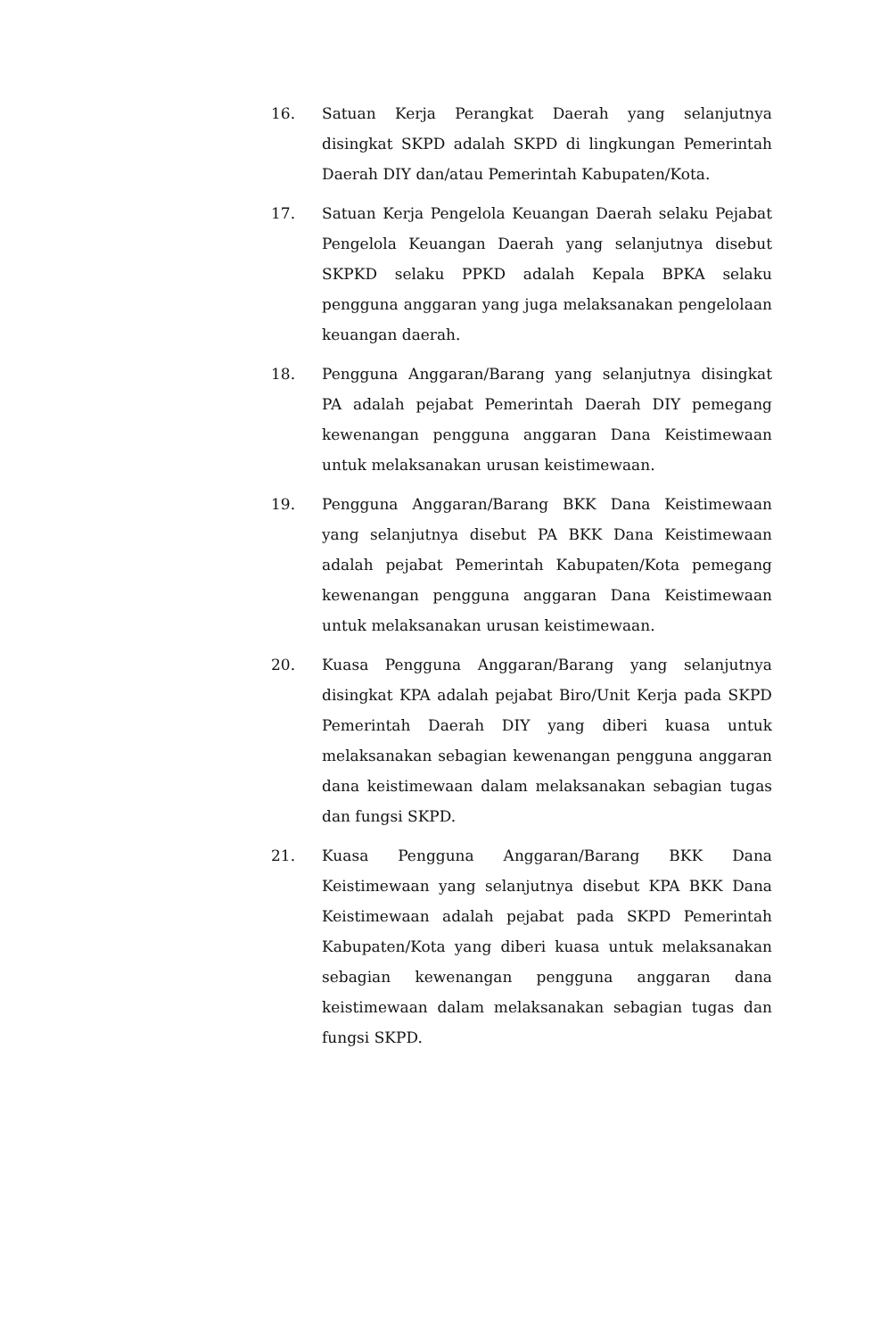16. Satuan Kerja Perangkat Daerah yang selanjutnya disingkat SKPD adalah SKPD di lingkungan Pemerintah Daerah DIY dan/atau Pemerintah Kabupaten/Kota.
17. Satuan Kerja Pengelola Keuangan Daerah selaku Pejabat Pengelola Keuangan Daerah yang selanjutnya disebut SKPKD selaku PPKD adalah Kepala BPKA selaku pengguna anggaran yang juga melaksanakan pengelolaan keuangan daerah.
18. Pengguna Anggaran/Barang yang selanjutnya disingkat PA adalah pejabat Pemerintah Daerah DIY pemegang kewenangan pengguna anggaran Dana Keistimewaan untuk melaksanakan urusan keistimewaan.
19. Pengguna Anggaran/Barang BKK Dana Keistimewaan yang selanjutnya disebut PA BKK Dana Keistimewaan adalah pejabat Pemerintah Kabupaten/Kota pemegang kewenangan pengguna anggaran Dana Keistimewaan untuk melaksanakan urusan keistimewaan.
20. Kuasa Pengguna Anggaran/Barang yang selanjutnya disingkat KPA adalah pejabat Biro/Unit Kerja pada SKPD Pemerintah Daerah DIY yang diberi kuasa untuk melaksanakan sebagian kewenangan pengguna anggaran dana keistimewaan dalam melaksanakan sebagian tugas dan fungsi SKPD.
21. Kuasa Pengguna Anggaran/Barang BKK Dana Keistimewaan yang selanjutnya disebut KPA BKK Dana Keistimewaan adalah pejabat pada SKPD Pemerintah Kabupaten/Kota yang diberi kuasa untuk melaksanakan sebagian kewenangan pengguna anggaran dana keistimewaan dalam melaksanakan sebagian tugas dan fungsi SKPD.